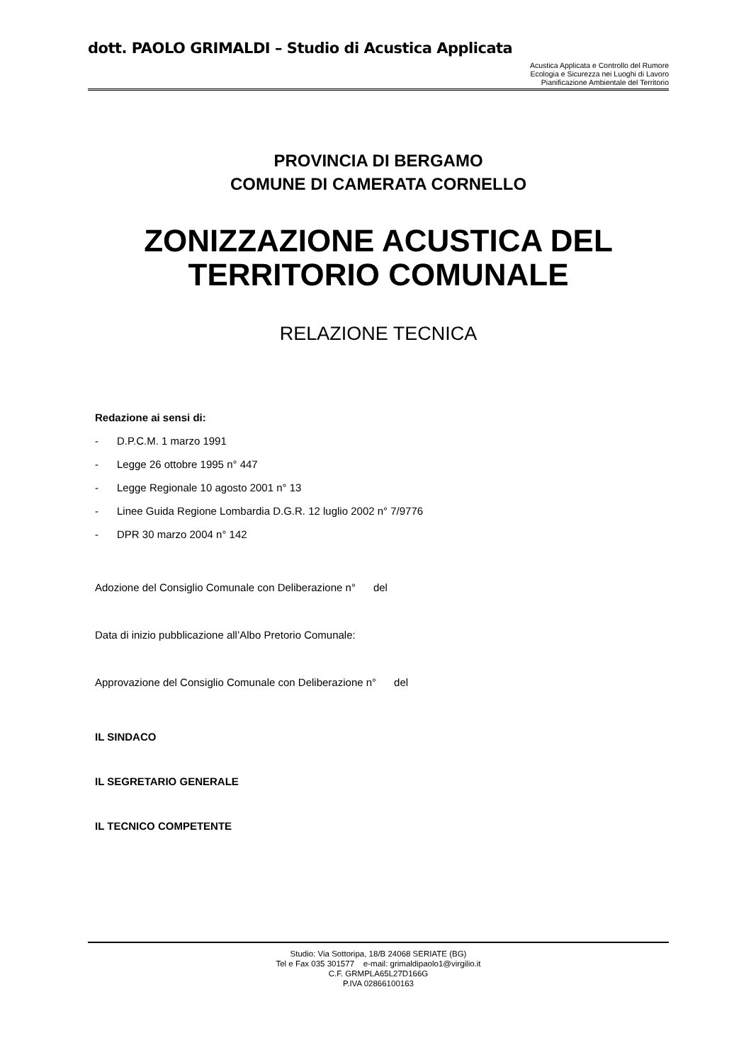dott. PAOLO GRIMALDI – Studio di Acustica Applicata
Acustica Applicata e Controllo del Rumore
Ecologia e Sicurezza nei Luoghi di Lavoro
Pianificazione Ambientale del Territorio
PROVINCIA DI BERGAMO
COMUNE DI CAMERATA CORNELLO
ZONIZZAZIONE ACUSTICA DEL TERRITORIO COMUNALE
RELAZIONE TECNICA
Redazione ai sensi di:
- D.P.C.M. 1 marzo 1991
- Legge 26 ottobre 1995 n° 447
- Legge Regionale 10 agosto 2001 n° 13
- Linee Guida Regione Lombardia D.G.R. 12 luglio 2002 n° 7/9776
- DPR 30 marzo 2004 n° 142
Adozione del Consiglio Comunale con Deliberazione n° del
Data di inizio pubblicazione all’Albo Pretorio Comunale:
Approvazione del Consiglio Comunale con Deliberazione n° del
IL SINDACO
IL SEGRETARIO GENERALE
IL TECNICO COMPETENTE
Studio: Via Sottoripa, 18/B 24068 SERIATE (BG)
Tel e Fax 035 301577 e-mail: grimaldipaolo1@virgilio.it
C.F. GRMPLA65L27D166G
P.IVA 02866100163